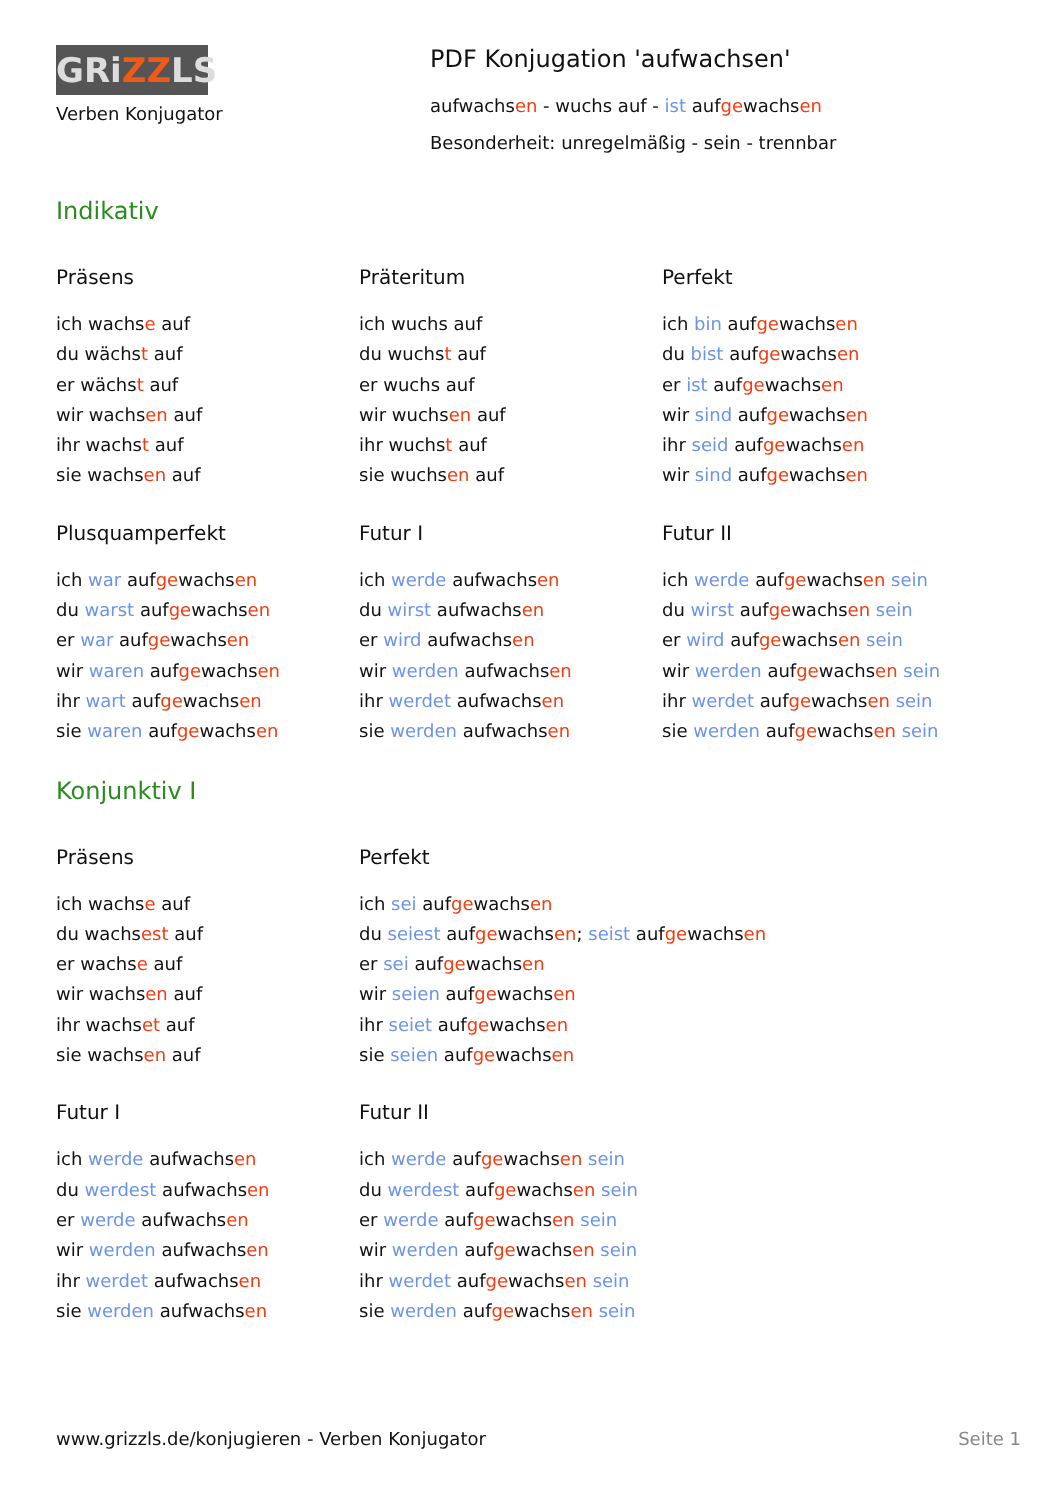GRiZZLS
Verben Konjugator
PDF Konjugation 'aufwachsen'
aufwachsen - wuchs auf - ist aufgewachsen
Besonderheit: unregelmäßig - sein - trennbar
Indikativ
Präsens
ich wachse auf
du wächst auf
er wächst auf
wir wachsen auf
ihr wachst auf
sie wachsen auf
Präteritum
ich wuchs auf
du wuchst auf
er wuchs auf
wir wuchsen auf
ihr wuchst auf
sie wuchsen auf
Perfekt
ich bin aufgewachsen
du bist aufgewachsen
er ist aufgewachsen
wir sind aufgewachsen
ihr seid aufgewachsen
wir sind aufgewachsen
Plusquamperfekt
ich war aufgewachsen
du warst aufgewachsen
er war aufgewachsen
wir waren aufgewachsen
ihr wart aufgewachsen
sie waren aufgewachsen
Futur I
ich werde aufwachsen
du wirst aufwachsen
er wird aufwachsen
wir werden aufwachsen
ihr werdet aufwachsen
sie werden aufwachsen
Futur II
ich werde aufgewachsen sein
du wirst aufgewachsen sein
er wird aufgewachsen sein
wir werden aufgewachsen sein
ihr werdet aufgewachsen sein
sie werden aufgewachsen sein
Konjunktiv I
Präsens
ich wachse auf
du wachsest auf
er wachse auf
wir wachsen auf
ihr wachset auf
sie wachsen auf
Perfekt
ich sei aufgewachsen
du seiest aufgewachsen; seist aufgewachsen
er sei aufgewachsen
wir seien aufgewachsen
ihr seiet aufgewachsen
sie seien aufgewachsen
Futur I
ich werde aufwachsen
du werdest aufwachsen
er werde aufwachsen
wir werden aufwachsen
ihr werdet aufwachsen
sie werden aufwachsen
Futur II
ich werde aufgewachsen sein
du werdest aufgewachsen sein
er werde aufgewachsen sein
wir werden aufgewachsen sein
ihr werdet aufgewachsen sein
sie werden aufgewachsen sein
www.grizzls.de/konjugieren - Verben Konjugator Seite 1